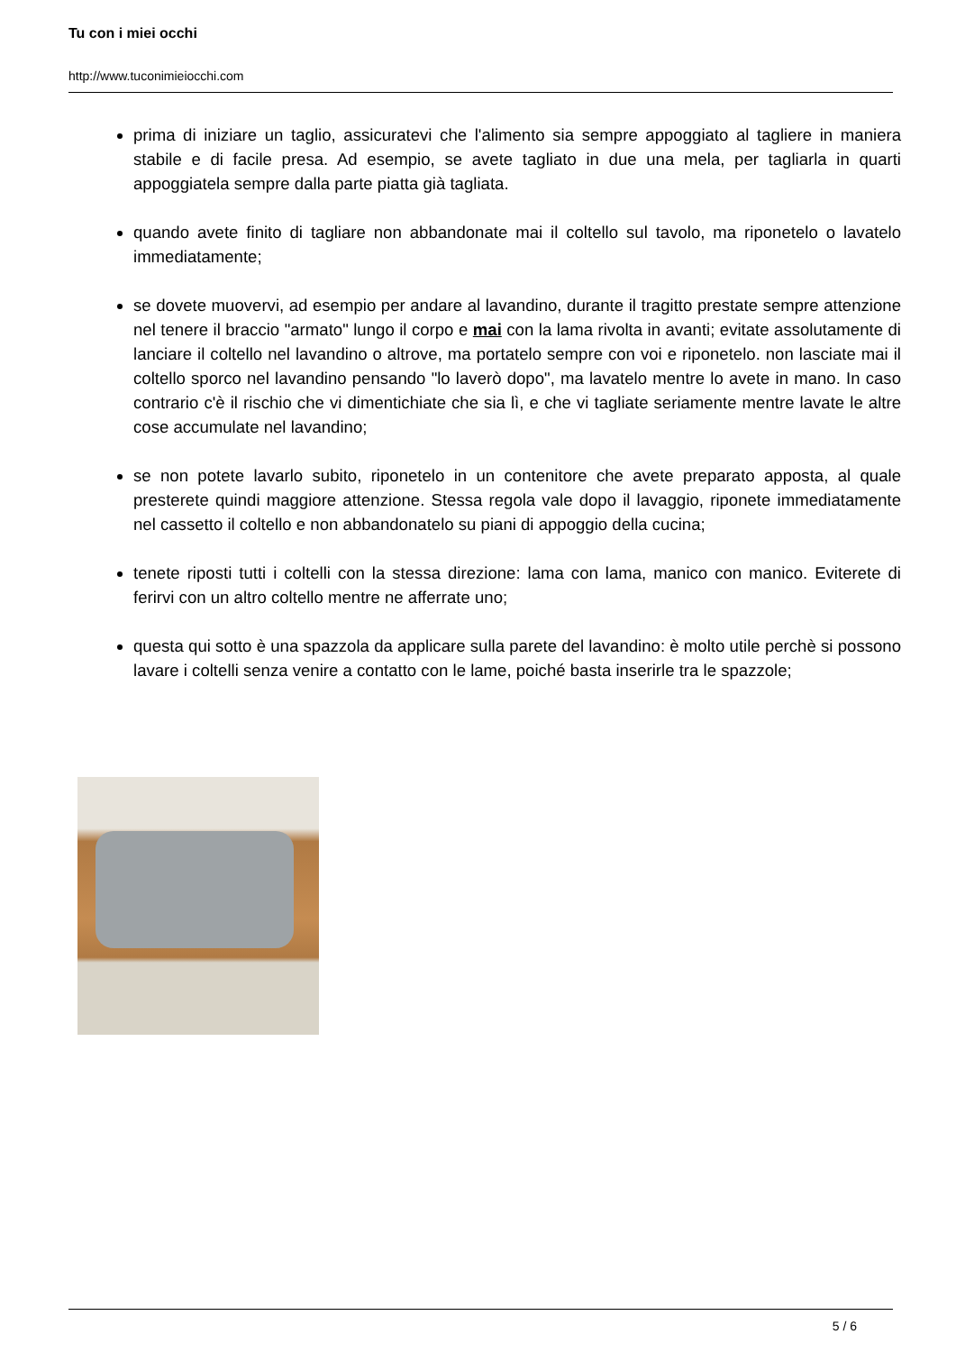Tu con i miei occhi
http://www.tuconimieiocchi.com
prima di iniziare un taglio, assicuratevi che l'alimento sia sempre appoggiato al tagliere in maniera stabile e di facile presa. Ad esempio, se avete tagliato in due una mela, per tagliarla in quarti appoggiatela sempre dalla parte piatta già tagliata.
quando avete finito di tagliare non abbandonate mai il coltello sul tavolo, ma riponetelo o lavatelo immediatamente;
se dovete muovervi, ad esempio per andare al lavandino, durante il tragitto prestate sempre attenzione nel tenere il braccio "armato" lungo il corpo e mai con la lama rivolta in avanti; evitate assolutamente di lanciare il coltello nel lavandino o altrove, ma portatelo sempre con voi e riponetelo. non lasciate mai il coltello sporco nel lavandino pensando "lo laverò dopo", ma lavatelo mentre lo avete in mano. In caso contrario c'è il rischio che vi dimentichiate che sia lì, e che vi tagliate seriamente mentre lavate le altre cose accumulate nel lavandino;
se non potete lavarlo subito, riponetelo in un contenitore che avete preparato apposta, al quale presterete quindi maggiore attenzione. Stessa regola vale dopo il lavaggio, riponete immediatamente nel cassetto il coltello e non abbandonatelo su piani di appoggio della cucina;
tenete riposti tutti i coltelli con la stessa direzione: lama con lama, manico con manico. Eviterete di ferirvi con un altro coltello mentre ne afferrate uno;
questa qui sotto è una spazzola da applicare sulla parete del lavandino: è molto utile perchè si possono lavare i coltelli senza venire a contatto con le lame, poiché basta inserirle tra le spazzole;
5 / 6